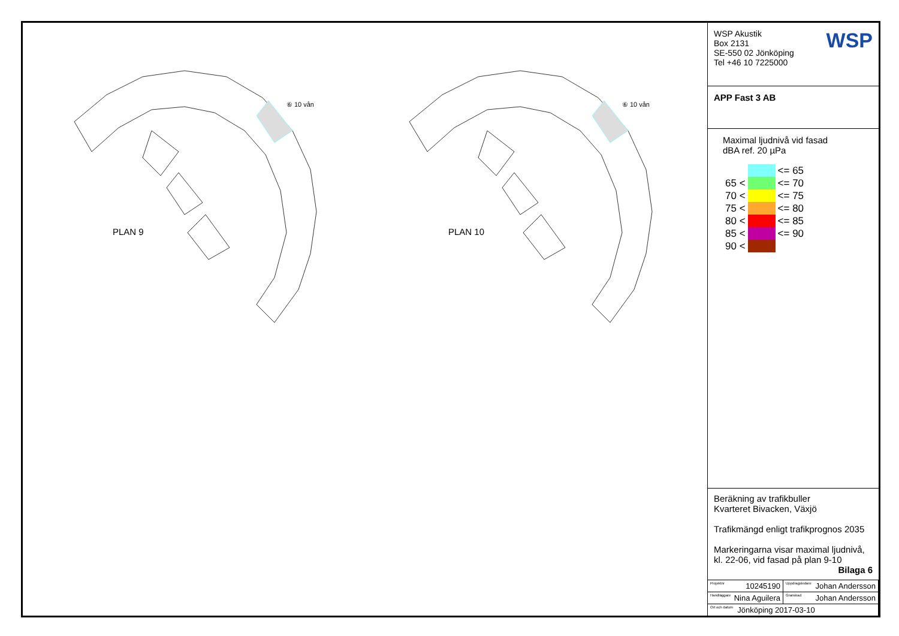PLAN 9
⑥ 10 vån
PLAN 10
⑥ 10 vån
WSP Akustik
Box 2131
SE-550 02 Jönköping
Tel +46 10 7225000
WSP
APP Fast 3 AB
Maximal ljudnivå vid fasad
dBA ref. 20 µPa
| | | <= 65 |
| 65 < | | <= 70 |
| 70 < | | <= 75 |
| 75 < | | <= 80 |
| 80 < | | <= 85 |
| 85 < | | <= 90 |
| 90 < | | |
Beräkning av trafikbuller
Kvarteret Bivacken, Växjö
Trafikmängd enligt trafikprognos 2035
Markeringarna visar maximal ljudnivå,
kl. 22-06, vid fasad på plan 9-10
Bilaga 6
| Projektnr 10245190 | Uppdragsledare Johan Andersson |
| Handläggare Nina Aguilera | Granskad Johan Andersson |
| Ort och datum Jönköping 2017-03-10 | |